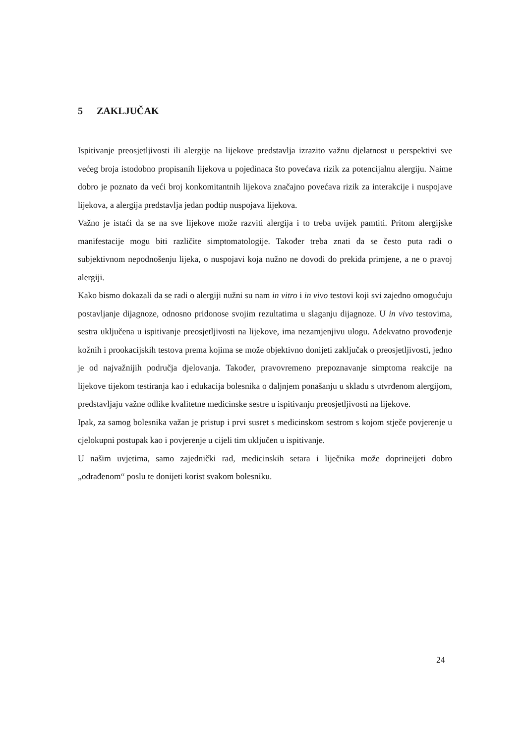5 ZAKLJUČAK
Ispitivanje preosjetljivosti ili alergije na lijekove predstavlja izrazito važnu djelatnost u perspektivi sve većeg broja istodobno propisanih lijekova u pojedinaca što povećava rizik za potencijalnu alergiju. Naime dobro je poznato da veći broj konkomitantnih lijekova značajno povećava rizik za interakcije i nuspojave lijekova, a alergija predstavlja jedan podtip nuspojava lijekova.
Važno je istaći da se na sve lijekove može razviti alergija i to treba uvijek pamtiti. Pritom alergijske manifestacije mogu biti različite simptomatologije. Također treba znati da se često puta radi o subjektivnom nepodnošenju lijeka, o nuspojavi koja nužno ne dovodi do prekida primjene, a ne o pravoj alergiji.
Kako bismo dokazali da se radi o alergiji nužni su nam in vitro i in vivo testovi koji svi zajedno omogućuju postavljanje dijagnoze, odnosno pridonose svojim rezultatima u slaganju dijagnoze. U in vivo testovima, sestra uključena u ispitivanje preosjetljivosti na lijekove, ima nezamjenjivu ulogu. Adekvatno provođenje kožnih i prookacijskih testova prema kojima se može objektivno donijeti zaključak o preosjetljivosti, jedno je od najvažnijih područja djelovanja. Također, pravovremeno prepoznavanje simptoma reakcije na lijekove tijekom testiranja kao i edukacija bolesnika o daljnjem ponašanju u skladu s utvrđenom alergijom, predstavljaju važne odlike kvalitetne medicinske sestre u ispitivanju preosjetljivosti na lijekove.
Ipak, za samog bolesnika važan je pristup i prvi susret s medicinskom sestrom s kojom stječe povjerenje u cjelokupni postupak kao i povjerenje u cijeli tim uključen u ispitivanje.
U našim uvjetima, samo zajednički rad, medicinskih setara i liječnika može doprineijeti dobro „odrađenom“ poslu te donijeti korist svakom bolesniku.
24